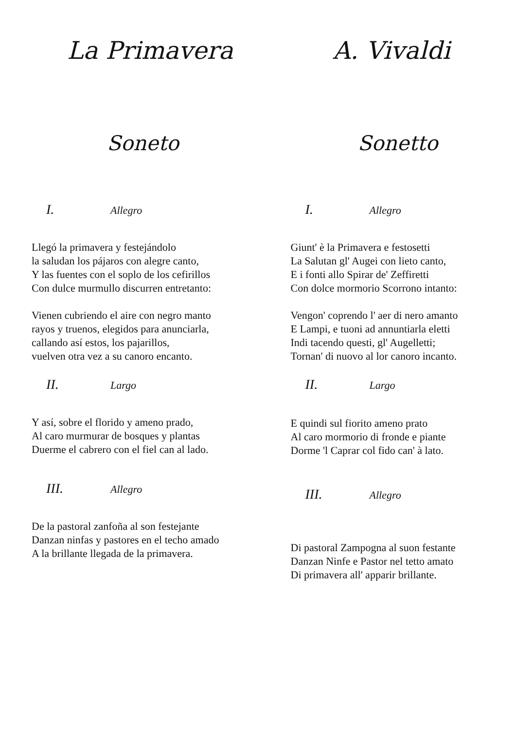La Primavera A. Vivaldi
Soneto Sonetto
I. Allegro
Llegó la primavera y festejándolo
la saludan los pájaros con alegre canto,
Y las fuentes con el soplo de los cefirillos
Con dulce murmullo discurren entretanto:
Vienen cubriendo el aire con negro manto
rayos y truenos, elegidos para anunciarla,
callando así estos, los pajarillos,
vuelven otra vez a su canoro encanto.
II. Largo
Y así, sobre el florido y ameno prado,
Al caro murmurar de bosques y plantas
Duerme el cabrero con el fiel can al lado.
III. Allegro
De la pastoral zanfoña al son festejante
Danzan ninfas y pastores en el techo amado
A la brillante llegada de la primavera.
I. Allegro
Giunt' è la Primavera e festosetti
La Salutan gl' Augei con lieto canto,
E i fonti allo Spirar de' Zeffiretti
Con dolce mormorio Scorrono intanto:
Vengon' coprendo l' aer di nero amanto
E Lampi, e tuoni ad annuntiarla eletti
Indi tacendo questi, gl' Augelletti;
Tornan' di nuovo al lor canoro incanto.
II. Largo
E quindi sul fiorito ameno prato
Al caro mormorio di fronde e piante
Dorme 'l Caprar col fido can' à lato.
III. Allegro
Di pastoral Zampogna al suon festante
Danzan Ninfe e Pastor nel tetto amato
Di primavera all' apparir brillante.